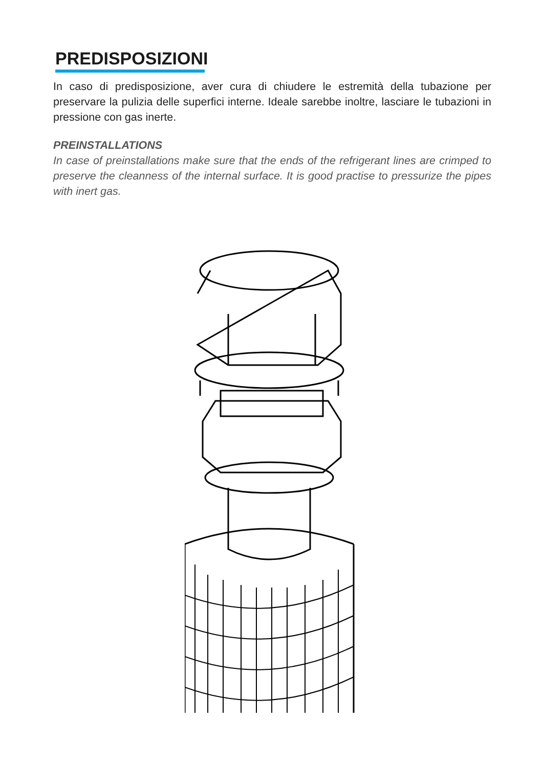PREDISPOSIZIONI
In caso di predisposizione, aver cura di chiudere le estremità della tubazione per preservare la pulizia delle superfici interne. Ideale sarebbe inoltre, lasciare le tubazioni in pressione con gas inerte.
PREINSTALLATIONS
In case of preinstallations make sure that the ends of the refrigerant lines are crimped to preserve the cleanness of the internal surface. It is good practise to pressurize the pipes with inert gas.